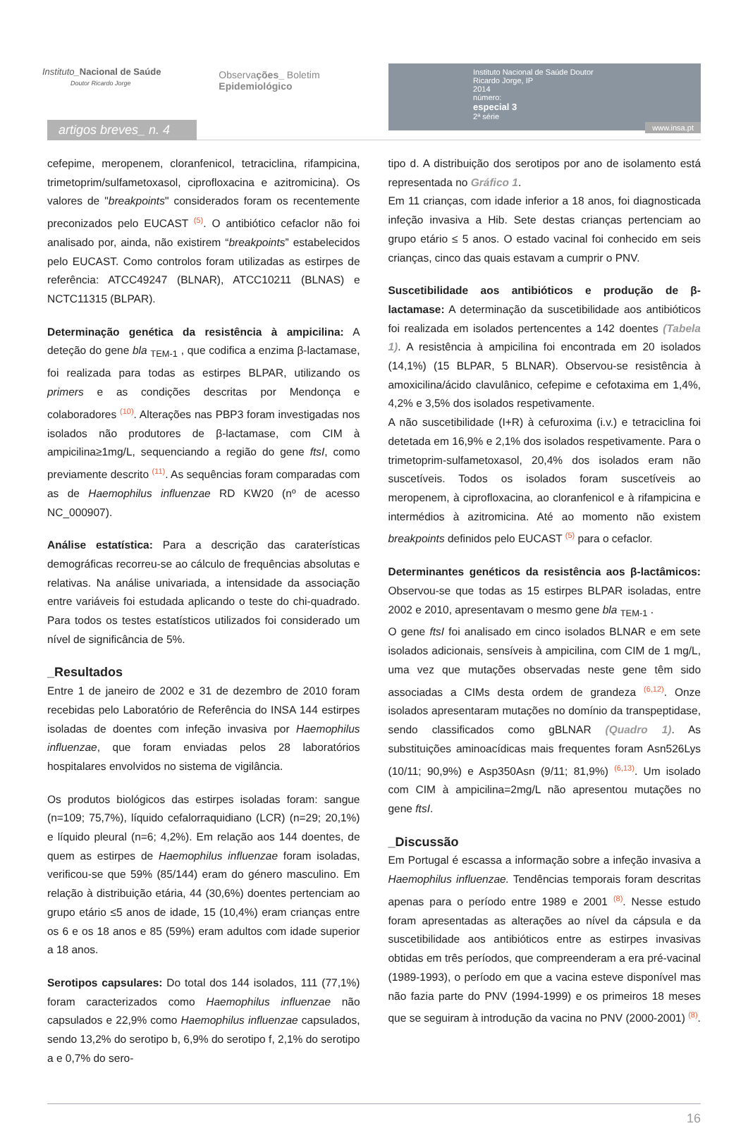Instituto_Nacional de Saúde
Doutor Ricardo Jorge
Observações_ Boletim Epidemiológico
Instituto Nacional de Saúde Doutor Ricardo Jorge, IP
2014
número:
especial 3
2ª série
www.insa.pt
artigos breves_ n. 4
cefepime, meropenem, cloranfenicol, tetraciclina, rifampicina, trimetoprim/sulfametoxasol, ciprofloxacina e azitromicina). Os valores de "breakpoints" considerados foram os recentemente preconizados pelo EUCAST <sup>(5)</sup>. O antibiótico cefaclor não foi analisado por, ainda, não existirem “breakpoints” estabelecidos pelo EUCAST. Como controlos foram utilizadas as estirpes de referência: ATCC49247 (BLNAR), ATCC10211 (BLNAS) e NCTC11315 (BLPAR).
Determinação genética da resistência à ampicilina: A deteção do gene bla <sub>TEM-1</sub> , que codifica a enzima β-lactamase, foi realizada para todas as estirpes BLPAR, utilizando os primers e as condições descritas por Mendonça e colaboradores <sup>(10)</sup>. Alterações nas PBP3 foram investigadas nos isolados não produtores de β-lactamase, com CIM à ampicilina≥1mg/L, sequenciando a região do gene ftsI, como previamente descrito <sup>(11)</sup>. As sequências foram comparadas com as de Haemophilus influenzae RD KW20 (nº de acesso NC_000907).
Análise estatística: Para a descrição das caraterísticas demográficas recorreu-se ao cálculo de frequências absolutas e relativas. Na análise univariada, a intensidade da associação entre variáveis foi estudada aplicando o teste do chi-quadrado. Para todos os testes estatísticos utilizados foi considerado um nível de significância de 5%.
_Resultados
Entre 1 de janeiro de 2002 e 31 de dezembro de 2010 foram recebidas pelo Laboratório de Referência do INSA 144 estirpes isoladas de doentes com infeção invasiva por Haemophilus influenzae, que foram enviadas pelos 28 laboratórios hospitalares envolvidos no sistema de vigilância.
Os produtos biológicos das estirpes isoladas foram: sangue (n=109; 75,7%), líquido cefalorraquidiano (LCR) (n=29; 20,1%) e líquido pleural (n=6; 4,2%). Em relação aos 144 doentes, de quem as estirpes de Haemophilus influenzae foram isoladas, verificou-se que 59% (85/144) eram do género masculino. Em relação à distribuição etária, 44 (30,6%) doentes pertenciam ao grupo etário ≤5 anos de idade, 15 (10,4%) eram crianças entre os 6 e os 18 anos e 85 (59%) eram adultos com idade superior a 18 anos.
Serotipos capsulares: Do total dos 144 isolados, 111 (77,1%) foram caracterizados como Haemophilus influenzae não capsulados e 22,9% como Haemophilus influenzae capsulados, sendo 13,2% do serotipo b, 6,9% do serotipo f, 2,1% do serotipo a e 0,7% do sero-
tipo d. A distribuição dos serotipos por ano de isolamento está representada no Gráfico 1.
Em 11 crianças, com idade inferior a 18 anos, foi diagnosticada infeção invasiva a Hib. Sete destas crianças pertenciam ao grupo etário ≤ 5 anos. O estado vacinal foi conhecido em seis crianças, cinco das quais estavam a cumprir o PNV.
Suscetibilidade aos antibióticos e produção de β-lactamase: A determinação da suscetibilidade aos antibióticos foi realizada em isolados pertencentes a 142 doentes (Tabela 1). A resistência à ampicilina foi encontrada em 20 isolados (14,1%) (15 BLPAR, 5 BLNAR). Observou-se resistência à amoxicilina/ácido clavulânico, cefepime e cefotaxima em 1,4%, 4,2% e 3,5% dos isolados respetivamente.
A não suscetibilidade (I+R) à cefuroxima (i.v.) e tetraciclina foi detetada em 16,9% e 2,1% dos isolados respetivamente. Para o trimetoprim-sulfametoxasol, 20,4% dos isolados eram não suscetíveis. Todos os isolados foram suscetíveis ao meropenem, à ciprofloxacina, ao cloranfenicol e à rifampicina e intermédios à azitromicina. Até ao momento não existem breakpoints definidos pelo EUCAST <sup>(5)</sup> para o cefaclor.
Determinantes genéticos da resistência aos β-lactâmicos: Observou-se que todas as 15 estirpes BLPAR isoladas, entre 2002 e 2010, apresentavam o mesmo gene bla <sub>TEM-1</sub> .
O gene ftsI foi analisado em cinco isolados BLNAR e em sete isolados adicionais, sensíveis à ampicilina, com CIM de 1 mg/L, uma vez que mutações observadas neste gene têm sido associadas a CIMs desta ordem de grandeza <sup>(6,12)</sup>. Onze isolados apresentaram mutações no domínio da transpeptidase, sendo classificados como gBLNAR (Quadro 1). As substituições aminoacídicas mais frequentes foram Asn526Lys (10/11; 90,9%) e Asp350Asn (9/11; 81,9%) <sup>(6,13)</sup>. Um isolado com CIM à ampicilina=2mg/L não apresentou mutações no gene ftsI.
_Discussão
Em Portugal é escassa a informação sobre a infeção invasiva a Haemophilus influenzae. Tendências temporais foram descritas apenas para o período entre 1989 e 2001 <sup>(8)</sup>. Nesse estudo foram apresentadas as alterações ao nível da cápsula e da suscetibilidade aos antibióticos entre as estirpes invasivas obtidas em três períodos, que compreenderam a era pré-vacinal (1989-1993), o período em que a vacina esteve disponível mas não fazia parte do PNV (1994-1999) e os primeiros 18 meses que se seguiram à introdução da vacina no PNV (2000-2001) <sup>(8)</sup>.
16